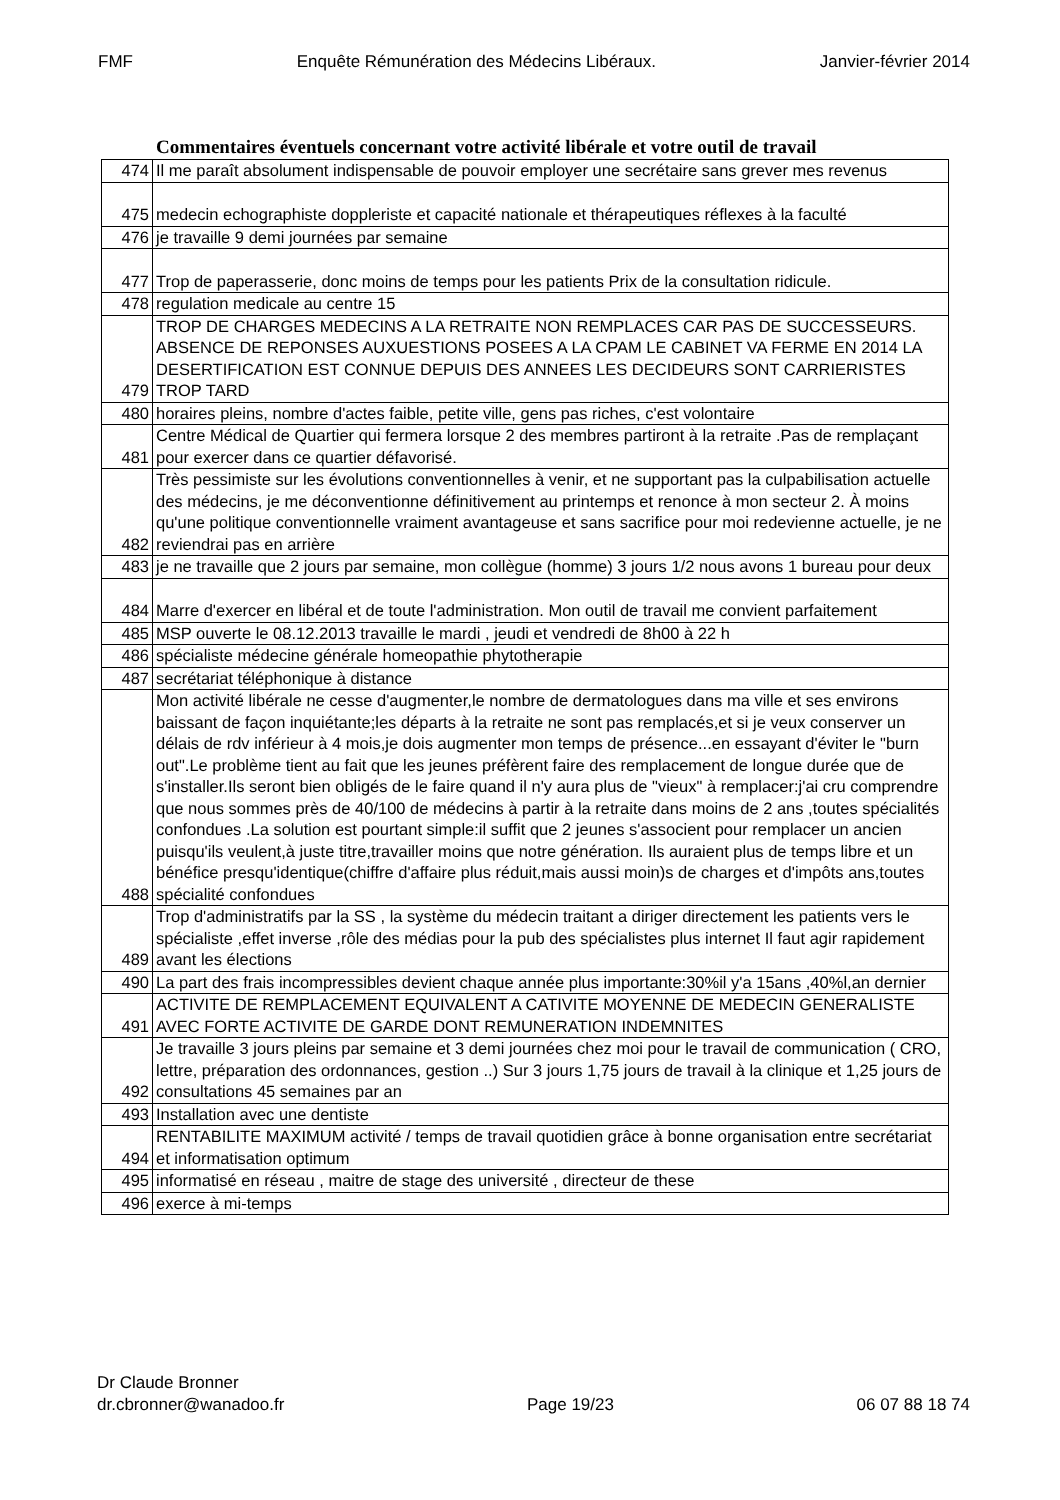FMF Enquête Rémunération des Médecins Libéraux. Janvier-février 2014
Commentaires éventuels concernant votre activité libérale et votre outil de travail
| 474 | Il me paraît absolument indispensable de pouvoir employer une secrétaire sans grever mes revenus |
| 475 | medecin echographiste doppleriste et capacité nationale et thérapeutiques réflexes à la faculté |
| 476 | je travaille 9 demi journées par semaine |
| 477 | Trop de paperasserie, donc moins de temps pour les patients Prix de la consultation ridicule. |
| 478 | regulation medicale au centre 15 |
| 479 | TROP DE CHARGES MEDECINS A LA RETRAITE NON REMPLACES CAR PAS DE SUCCESSEURS. ABSENCE DE REPONSES AUXUESTIONS POSEES A LA CPAM LE CABINET VA FERME EN 2014 LA DESERTIFICATION EST CONNUE DEPUIS DES ANNEES LES DECIDEURS SONT CARRIERISTES TROP TARD |
| 480 | horaires pleins, nombre d'actes faible, petite ville, gens pas riches, c'est volontaire |
| 481 | Centre Médical de Quartier qui fermera lorsque 2 des membres partiront à la retraite .Pas de remplaçant pour exercer dans ce quartier défavorisé. |
| 482 | Très pessimiste sur les évolutions conventionnelles à venir, et ne supportant pas la culpabilisation actuelle des médecins, je me déconventionne définitivement au printemps et renonce à mon secteur 2. À moins qu'une politique conventionnelle vraiment avantageuse et sans sacrifice pour moi redevienne actuelle, je ne reviendrai pas en arrière |
| 483 | je ne travaille que 2 jours par semaine, mon collègue (homme) 3 jours 1/2 nous avons 1 bureau pour deux |
| 484 | Marre d'exercer en libéral et de toute l'administration. Mon outil de travail me convient parfaitement |
| 485 | MSP ouverte le 08.12.2013 travaille le mardi , jeudi et vendredi de 8h00 à 22 h |
| 486 | spécialiste médecine générale homeopathie phytotherapie |
| 487 | secrétariat téléphonique à distance |
| 488 | Mon activité libérale ne cesse d'augmenter,le nombre de dermatologues dans ma ville et ses environs baissant de façon inquiétante;les départs à la retraite ne sont pas remplacés,et si je veux conserver un délais de rdv inférieur à 4 mois,je dois augmenter mon temps de présence...en essayant d'éviter le "burn out".Le problème tient au fait que les jeunes préfèrent faire des remplacement de longue durée que de s'installer.Ils seront bien obligés de le faire quand il n'y aura plus de "vieux" à remplacer:j'ai cru comprendre que nous sommes près de 40/100 de médecins à partir à la retraite dans moins de 2 ans ,toutes spécialités confondues .La solution est pourtant simple:il suffit que 2 jeunes s'associent pour remplacer un ancien puisqu'ils veulent,à juste titre,travailler moins que notre génération. Ils auraient plus de temps libre et un bénéfice presqu'identique(chiffre d'affaire plus réduit,mais aussi moin)s de charges et d'impôts ans,toutes spécialité confondues |
| 489 | Trop d'administratifs par la SS , la système du médecin traitant a diriger directement les patients vers le spécialiste ,effet inverse ,rôle des médias pour la pub des spécialistes plus internet Il faut agir rapidement avant les élections |
| 490 | La part des frais incompressibles devient chaque année plus importante:30%il y'a 15ans ,40%l,an dernier |
| 491 | ACTIVITE DE REMPLACEMENT EQUIVALENT A CATIVITE MOYENNE DE MEDECIN GENERALISTE AVEC FORTE ACTIVITE DE GARDE DONT REMUNERATION INDEMNITES |
| 492 | Je travaille 3 jours pleins par semaine et 3 demi journées chez moi pour le travail de communication ( CRO, lettre, préparation des ordonnances, gestion ..) Sur 3 jours 1,75 jours de travail à la clinique et 1,25 jours de consultations 45 semaines par an |
| 493 | Installation avec une dentiste |
| 494 | RENTABILITE MAXIMUM activité / temps de travail quotidien grâce à bonne organisation entre secrétariat et informatisation optimum |
| 495 | informatisé en réseau , maitre de stage des université , directeur de these |
| 496 | exerce à mi-temps |
Dr Claude Bronner
dr.cbronner@wanadoo.fr Page 19/23 06 07 88 18 74